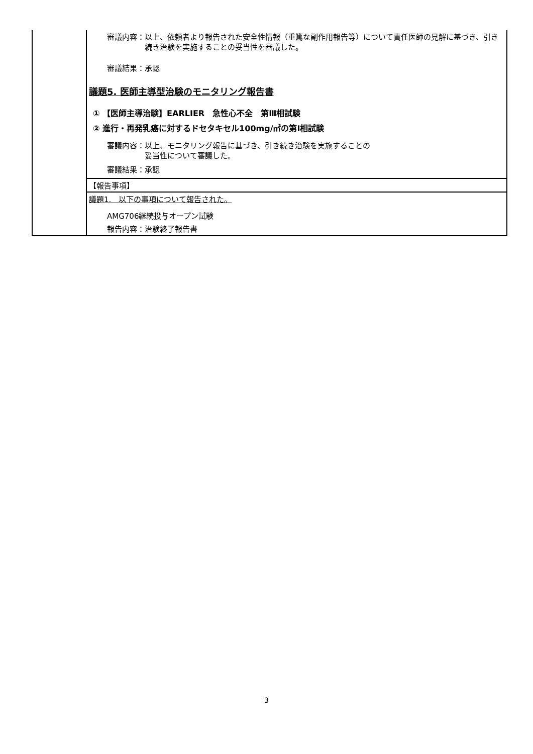| | 審議内容： 以上、依頼者より報告された安全性情報（重篤な副作用報告等）について責任医師の見解に基づき、引き続き治験を実施することの妥当性を審議した。 審議結果：承認 議題5. 医師主導型治験のモニタリング報告書 ① 【医師主導治験】EARLIER 急性心不全 第Ⅲ相試験 ② 進行・再発乳癌に対するドセタキセル100mg/㎡の第Ⅰ相試験 審議内容： 以上、モニタリング報告に基づき、引き続き治験を実施することの 妥当性について審議した。 審議結果：承認 |
| | 【報告事項】 |
| | 議題1. 以下の事項について報告された。 AMG706継続投与オープン試験 報告内容：治験終了報告書 |
3